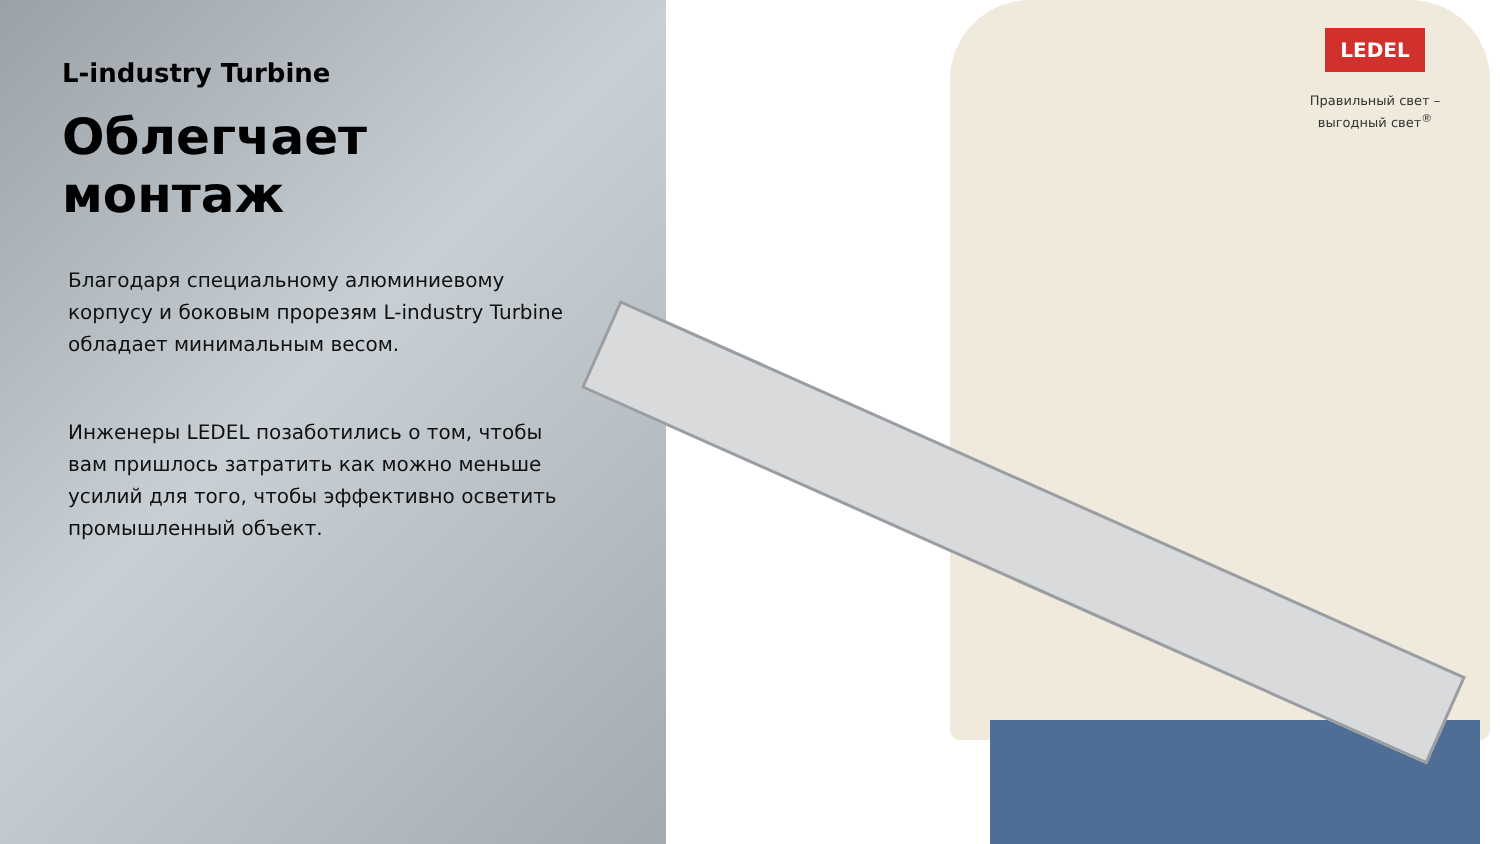L-industry Turbine
Облегчает монтаж
Благодаря специальному алюминиевому корпусу и боковым прорезям L-industry Turbine обладает минимальным весом.
Инженеры LEDEL позаботились о том, чтобы вам пришлось затратить как можно меньше усилий для того, чтобы эффективно осветить промышленный объект.
LEDEL
Правильный свет –
выгодный свет<sup>®</sup>